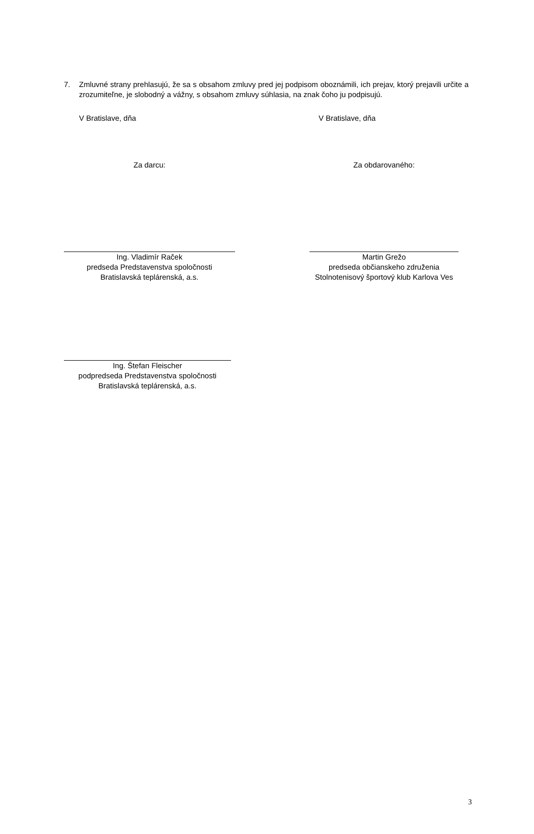7. Zmluvné strany prehlasujú, že sa s obsahom zmluvy pred jej podpisom oboznámili, ich prejav, ktorý prejavili určite a zrozumiteľne, je slobodný a vážny, s obsahom zmluvy súhlasia, na znak čoho ju podpisujú.
V Bratislave, dňa V Bratislave, dňa
Za darcu: Za obdarovaného:
Ing. Vladimír Raček
predseda Predstavenstva spoločnosti
Bratislavská teplárenská, a.s.
Martin Grežo
predseda občianskeho združenia
Stolnotenisový športový klub Karlova Ves
Ing. Štefan Fleischer
podpredseda Predstavenstva spoločnosti
Bratislavská teplárenská, a.s.
3